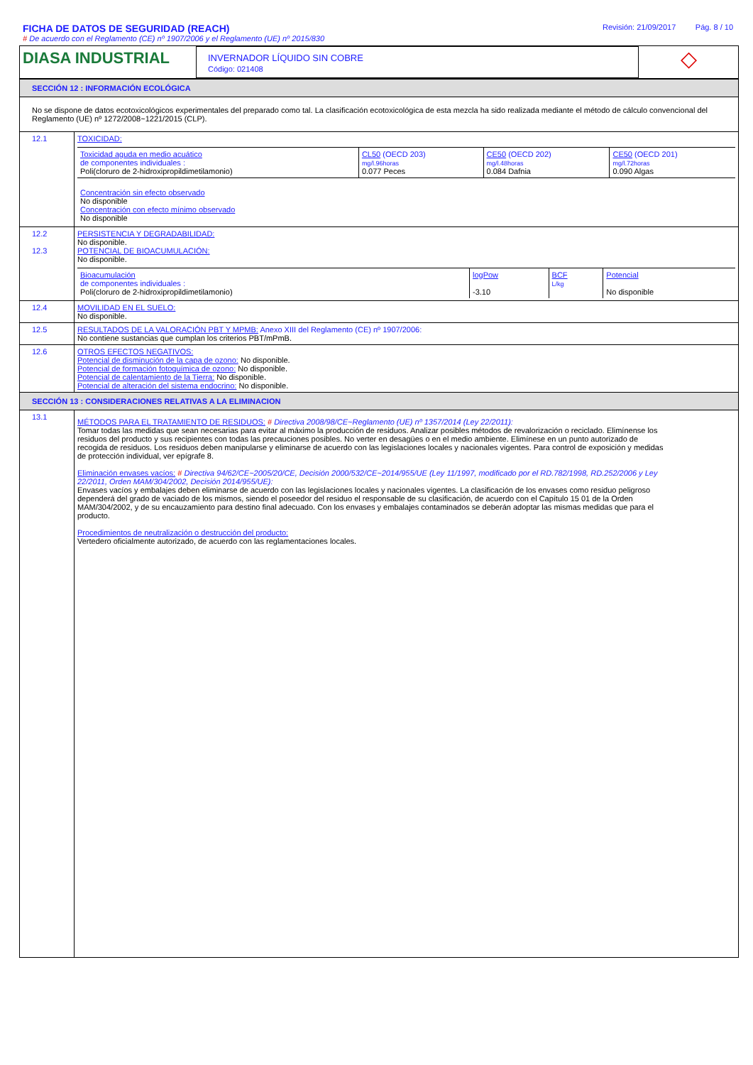FICHA DE DATOS DE SEGURIDAD (REACH) Revisión: 21/09/2017 Pág. 8 / 10
# De acuerdo con el Reglamento (CE) nº 1907/2006 y el Reglamento (UE) nº 2015/830
DIASA INDUSTRIAL
INVERNADOR LÍQUIDO SIN COBRE
Código: 021408
◇
SECCIÓN 12 : INFORMACIÓN ECOLÓGICA
No se dispone de datos ecotoxicológicos experimentales del preparado como tal. La clasificación ecotoxicológica de esta mezcla ha sido realizada mediante el método de cálculo convencional del Reglamento (UE) nº 1272/2008~1221/2015 (CLP).
| 12.1 | TOXICIDAD: / Toxicidad aguda en medio acuático de componentes individuales : Poli(cloruro de 2-hidroxipropildimetilamonio) / CL50 (OECD 203) mg/l.96horas 0.077 Peces / CE50 (OECD 202) mg/l.48horas 0.084 Dafnia / CE50 (OECD 201) mg/l.72horas 0.090 Algas / / Concentración sin efecto observado No disponible Concentración con efecto mínimo observado No disponible / / / / |
| 12.2 12.3 | PERSISTENCIA Y DEGRADABILIDAD: No disponible. POTENCIAL DE BIOACUMULACIÓN: No disponible. / Bioacumulación de componentes individuales : Poli(cloruro de 2-hidroxipropildimetilamonio) / logPow -3.10 / BCF L/kg / Potencial No disponible / |
| 12.4 | MOVILIDAD EN EL SUELO: No disponible. |
| 12.5 | RESULTADOS DE LA VALORACIÓN PBT Y MPMB: Anexo XIII del Reglamento (CE) nº 1907/2006: No contiene sustancias que cumplan los criterios PBT/mPmB. |
| 12.6 | OTROS EFECTOS NEGATIVOS: Potencial de disminución de la capa de ozono: No disponible. Potencial de formación fotoquímica de ozono: No disponible. Potencial de calentamiento de la Tierra: No disponible. Potencial de alteración del sistema endocrino: No disponible. |
SECCIÓN 13 : CONSIDERACIONES RELATIVAS A LA ELIMINACION
| 13.1 | MÉTODOS PARA EL TRATAMIENTO DE RESIDUOS: # Directiva 2008/98/CE~Reglamento (UE) nº 1357/2014 (Ley 22/2011): Tomar todas las medidas que sean necesarias para evitar al máximo la producción de residuos. Analizar posibles métodos de revalorización o reciclado. Elimínense los residuos del producto y sus recipientes con todas las precauciones posibles. No verter en desagües o en el medio ambiente. Elimínese en un punto autorizado de recogida de residuos. Los residuos deben manipularse y eliminarse de acuerdo con las legislaciones locales y nacionales vigentes. Para control de exposición y medidas de protección individual, ver epígrafe 8. Eliminación envases vacíos: # Directiva 94/62/CE~2005/20/CE, Decisión 2000/532/CE~2014/955/UE (Ley 11/1997, modificado por el RD.782/1998, RD.252/2006 y Ley 22/2011, Orden MAM/304/2002, Decisión 2014/955/UE): Envases vacíos y embalajes deben eliminarse de acuerdo con las legislaciones locales y nacionales vigentes. La clasificación de los envases como residuo peligroso dependerá del grado de vaciado de los mismos, siendo el poseedor del residuo el responsable de su clasificación, de acuerdo con el Capítulo 15 01 de la Orden MAM/304/2002, y de su encauzamiento para destino final adecuado. Con los envases y embalajes contaminados se deberán adoptar las mismas medidas que para el producto. Procedimientos de neutralización o destrucción del producto: Vertedero oficialmente autorizado, de acuerdo con las reglamentaciones locales. |